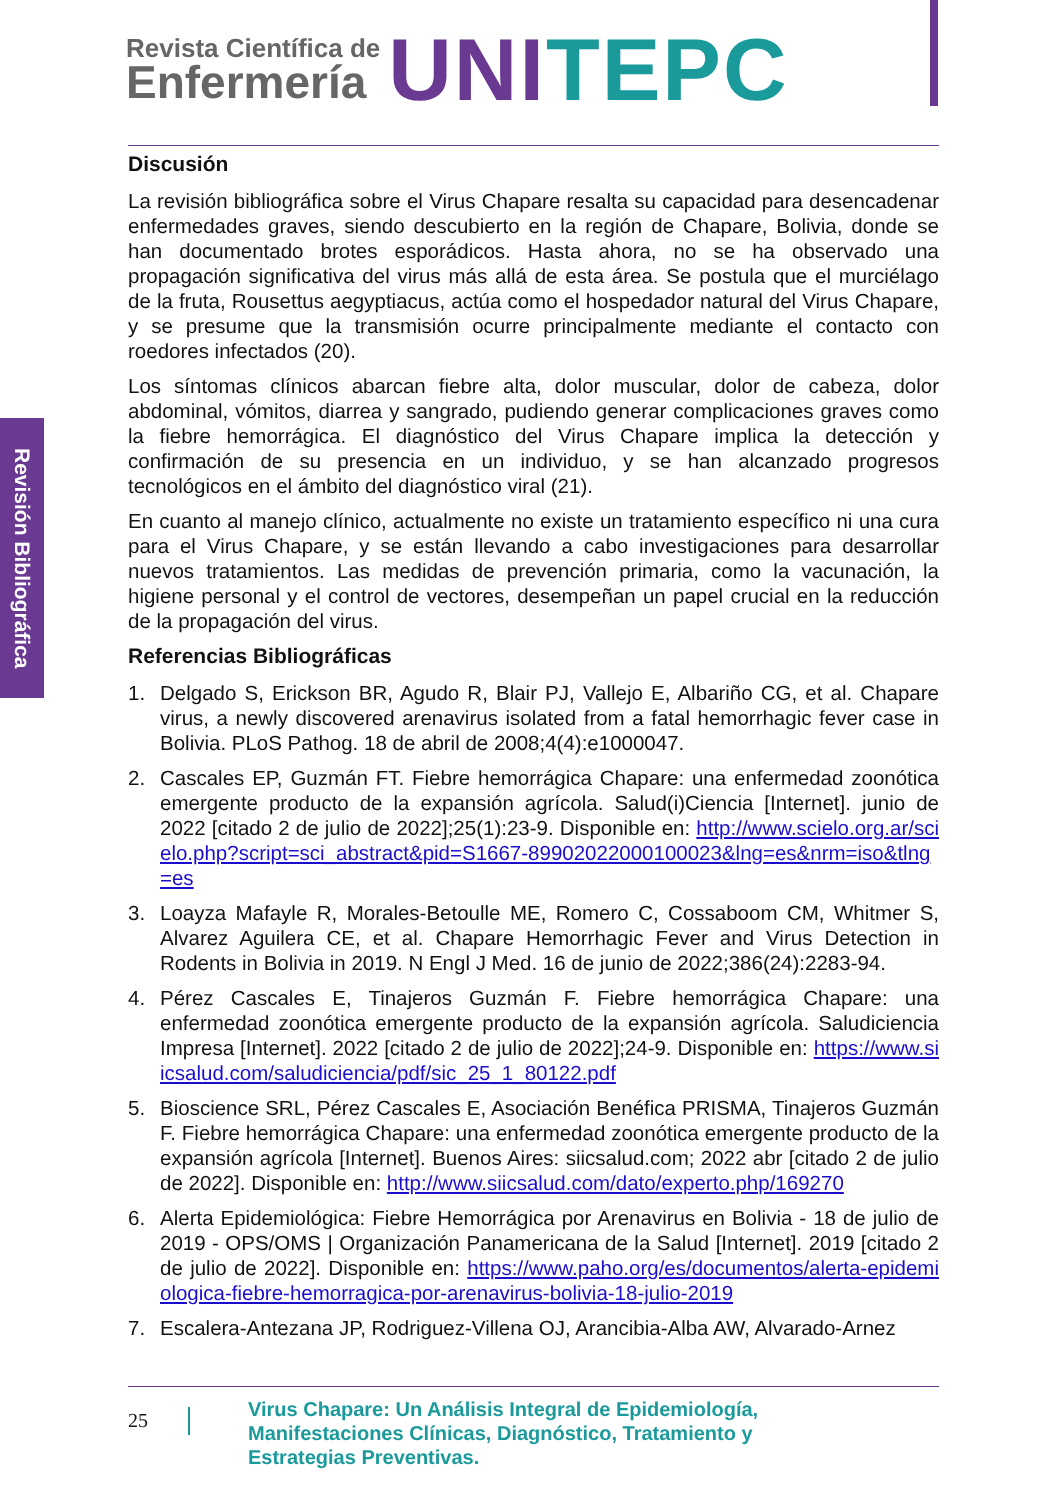Revista Científica de
Enfermería
UNI TEPC
Revisión Bibliográfica
Discusión
La revisión bibliográfica sobre el Virus Chapare resalta su capacidad para desencadenar enfermedades graves, siendo descubierto en la región de Chapare, Bolivia, donde se han documentado brotes esporádicos. Hasta ahora, no se ha observado una propagación significativa del virus más allá de esta área. Se postula que el murciélago de la fruta, Rousettus aegyptiacus, actúa como el hospedador natural del Virus Chapare, y se presume que la transmisión ocurre principalmente mediante el contacto con roedores infectados (20).
Los síntomas clínicos abarcan fiebre alta, dolor muscular, dolor de cabeza, dolor abdominal, vómitos, diarrea y sangrado, pudiendo generar complicaciones graves como la fiebre hemorrágica. El diagnóstico del Virus Chapare implica la detección y confirmación de su presencia en un individuo, y se han alcanzado progresos tecnológicos en el ámbito del diagnóstico viral (21).
En cuanto al manejo clínico, actualmente no existe un tratamiento específico ni una cura para el Virus Chapare, y se están llevando a cabo investigaciones para desarrollar nuevos tratamientos. Las medidas de prevención primaria, como la vacunación, la higiene personal y el control de vectores, desempeñan un papel crucial en la reducción de la propagación del virus.
Referencias Bibliográficas
1. Delgado S, Erickson BR, Agudo R, Blair PJ, Vallejo E, Albariño CG, et al. Chapare virus, a newly discovered arenavirus isolated from a fatal hemorrhagic fever case in Bolivia. PLoS Pathog. 18 de abril de 2008;4(4):e1000047.
2. Cascales EP, Guzmán FT. Fiebre hemorrágica Chapare: una enfermedad zoonótica emergente producto de la expansión agrícola. Salud(i)Ciencia [Internet]. junio de 2022 [citado 2 de julio de 2022];25(1):23-9. Disponible en: http://www.scielo.org.ar/scielo.php?script=sci_abstract&pid=S1667-89902022000100023&lng=es&nrm=iso&tlng=es
3. Loayza Mafayle R, Morales-Betoulle ME, Romero C, Cossaboom CM, Whitmer S, Alvarez Aguilera CE, et al. Chapare Hemorrhagic Fever and Virus Detection in Rodents in Bolivia in 2019. N Engl J Med. 16 de junio de 2022;386(24):2283-94.
4. Pérez Cascales E, Tinajeros Guzmán F. Fiebre hemorrágica Chapare: una enfermedad zoonótica emergente producto de la expansión agrícola. Saludiciencia Impresa [Internet]. 2022 [citado 2 de julio de 2022];24-9. Disponible en: https://www.siicsalud.com/saludiciencia/pdf/sic_25_1_80122.pdf
5. Bioscience SRL, Pérez Cascales E, Asociación Benéfica PRISMA, Tinajeros Guzmán F. Fiebre hemorrágica Chapare: una enfermedad zoonótica emergente producto de la expansión agrícola [Internet]. Buenos Aires: siicsalud.com; 2022 abr [citado 2 de julio de 2022]. Disponible en: http://www.siicsalud.com/dato/experto.php/169270
6. Alerta Epidemiológica: Fiebre Hemorrágica por Arenavirus en Bolivia - 18 de julio de 2019 - OPS/OMS | Organización Panamericana de la Salud [Internet]. 2019 [citado 2 de julio de 2022]. Disponible en: https://www.paho.org/es/documentos/alerta-epidemiologica-fiebre-hemorragica-por-arenavirus-bolivia-18-julio-2019
7. Escalera-Antezana JP, Rodriguez-Villena OJ, Arancibia-Alba AW, Alvarado-Arnez
25
Virus Chapare: Un Análisis Integral de Epidemiología,
Manifestaciones Clínicas, Diagnóstico, Tratamiento y
Estrategias Preventivas.